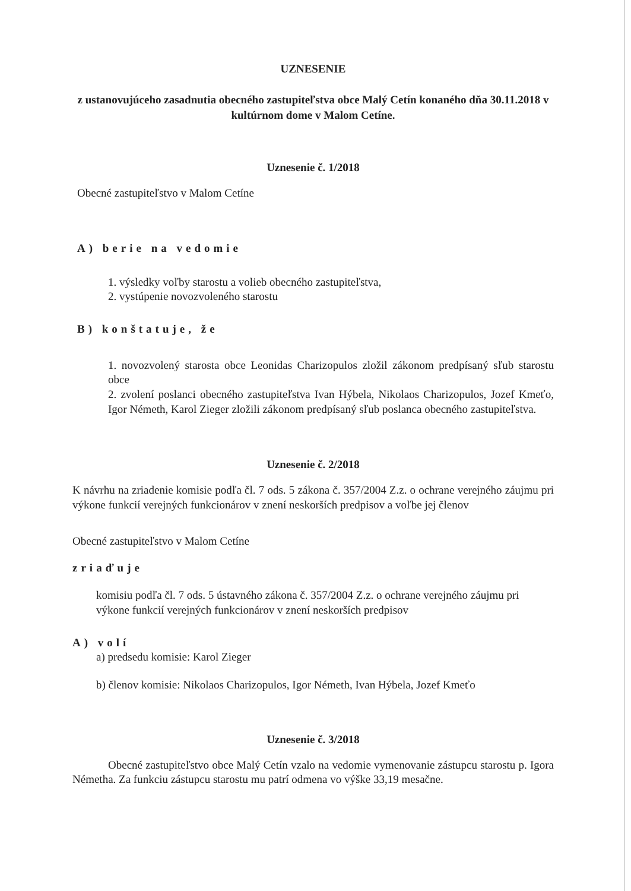UZNESENIE
z ustanovujúceho zasadnutia obecného zastupiteľstva obce Malý Cetín konaného dňa 30.11.2018 v kultúrnom dome v Malom Cetíne.
Uznesenie č. 1/2018
Obecné zastupiteľstvo v Malom Cetíne
A) berie na vedomie
1. výsledky voľby starostu a volieb obecného zastupiteľstva,
2. vystúpenie novozvoleného starostu
B) konštatuje, že
1. novozvolený starosta obce Leonidas Charizopulos zložil zákonom predpísaný sľub starostu obce
2. zvolení poslanci obecného zastupiteľstva Ivan Hýbela, Nikolaos Charizopulos, Jozef Kmeťo, Igor Németh, Karol Zieger zložili zákonom predpísaný sľub poslanca obecného zastupiteľstva.
Uznesenie č. 2/2018
K návrhu na zriadenie komisie podľa čl. 7 ods. 5 zákona č. 357/2004 Z.z. o ochrane verejného záujmu pri výkone funkcií verejných funkcionárov v znení neskorších predpisov a voľbe jej členov
Obecné zastupiteľstvo v Malom Cetíne
zriaďuje
komisiu podľa čl. 7 ods. 5 ústavného zákona č. 357/2004 Z.z. o ochrane verejného záujmu pri výkone funkcií verejných funkcionárov v znení neskorších predpisov
A) volí
a) predsedu komisie: Karol Zieger
b) členov komisie: Nikolaos Charizopulos, Igor Németh, Ivan Hýbela, Jozef Kmeťo
Uznesenie č. 3/2018
Obecné zastupiteľstvo obce Malý Cetín vzalo na vedomie vymenovanie zástupcu starostu p. Igora Németha. Za funkciu zástupcu starostu mu patrí odmena vo výške 33,19 mesačne.